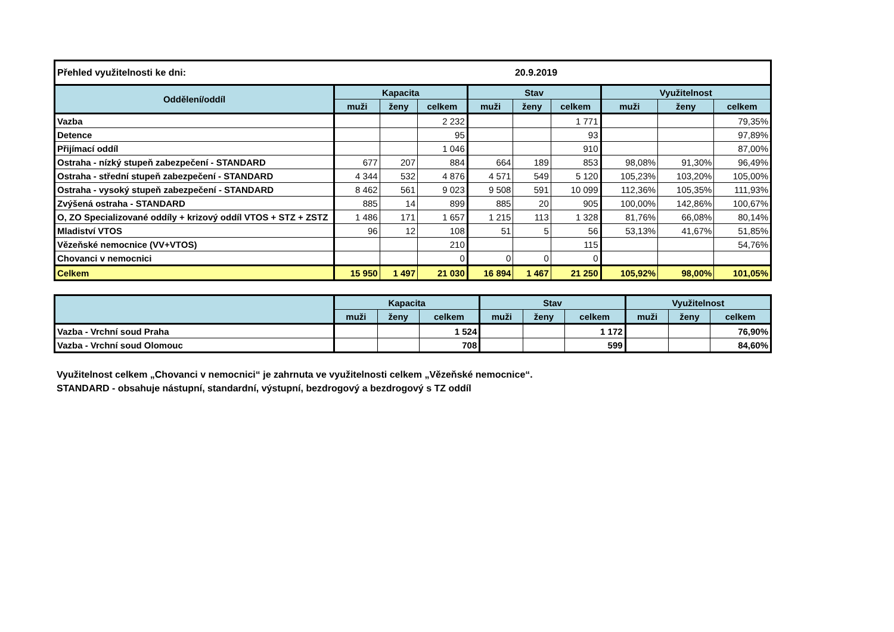| Přehled využitelnosti ke dni: | | | | | 20.9.2019 | | | | |
| Oddělení/oddíl | Kapacita | | | Stav | | | Využitelnost | | |
| | muži | ženy | celkem | muži | ženy | celkem | muži | ženy | celkem |
| Vazba | | | 2 232 | | | 1 771 | | | 79,35% |
| Detence | | | 95 | | | 93 | | | 97,89% |
| Přijímací oddíl | | | 1 046 | | | 910 | | | 87,00% |
| Ostraha - nízký stupeň zabezpečení - STANDARD | 677 | 207 | 884 | 664 | 189 | 853 | 98,08% | 91,30% | 96,49% |
| Ostraha - střední stupeň zabezpečení - STANDARD | 4 344 | 532 | 4 876 | 4 571 | 549 | 5 120 | 105,23% | 103,20% | 105,00% |
| Ostraha - vysoký stupeň zabezpečení - STANDARD | 8 462 | 561 | 9 023 | 9 508 | 591 | 10 099 | 112,36% | 105,35% | 111,93% |
| Zvýšená ostraha - STANDARD | 885 | 14 | 899 | 885 | 20 | 905 | 100,00% | 142,86% | 100,67% |
| O, ZO Specializované oddíly + krizový oddíl VTOS + STZ + ZSTZ | 1 486 | 171 | 1 657 | 1 215 | 113 | 1 328 | 81,76% | 66,08% | 80,14% |
| Mladiství VTOS | 96 | 12 | 108 | 51 | 5 | 56 | 53,13% | 41,67% | 51,85% |
| Vězeňské nemocnice (VV+VTOS) | | | 210 | | | 115 | | | 54,76% |
| Chovanci v nemocnici | | | 0 | 0 | 0 | 0 | | | |
| Celkem | 15 950 | 1 497 | 21 030 | 16 894 | 1 467 | 21 250 | 105,92% | 98,00% | 101,05% |
| | Kapacita | | | Stav | | | Využitelnost | | |
| --- | --- | --- | --- | --- | --- | --- | --- | --- | --- |
| | muži | ženy | celkem | muži | ženy | celkem | muži | ženy | celkem |
| Vazba - Vrchní soud Praha | | | 1 524 | | | 1 172 | | | 76,90% |
| Vazba - Vrchní soud Olomouc | | | 708 | | | 599 | | | 84,60% |
Využitelnost celkem „Chovanci v nemocnici“ je zahrnuta ve využitelnosti celkem „Vězeňské nemocnice“.
STANDARD - obsahuje nástupní, standardní, výstupní, bezdrogový a bezdrogový s TZ oddíl